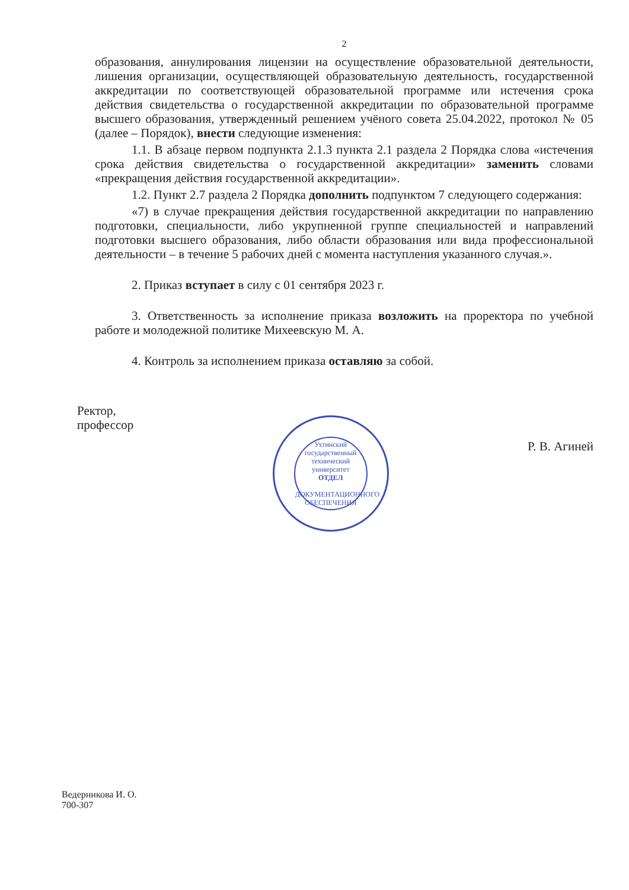2
образования, аннулирования лицензии на осуществление образовательной деятельности, лишения организации, осуществляющей образовательную деятельность, государственной аккредитации по соответствующей образовательной программе или истечения срока действия свидетельства о государственной аккредитации по образовательной программе высшего образования, утвержденный решением учёного совета 25.04.2022, протокол № 05 (далее – Порядок), внести следующие изменения:
1.1. В абзаце первом подпункта 2.1.3 пункта 2.1 раздела 2 Порядка слова «истечения срока действия свидетельства о государственной аккредитации» заменить словами «прекращения действия государственной аккредитации».
1.2. Пункт 2.7 раздела 2 Порядка дополнить подпунктом 7 следующего содержания:
«7) в случае прекращения действия государственной аккредитации по направлению подготовки, специальности, либо укрупненной группе специальностей и направлений подготовки высшего образования, либо области образования или вида профессиональной деятельности – в течение 5 рабочих дней с момента наступления указанного случая.».
2. Приказ вступает в силу с 01 сентября 2023 г.
3. Ответственность за исполнение приказа возложить на проректора по учебной работе и молодежной политике Михеевскую М. А.
4. Контроль за исполнением приказа оставляю за собой.
Ректор,
профессор
Ухтинский государственный технический университет
ОТДЕЛ
ДОКУМЕНТАЦИОННОГО ОБЕСПЕЧЕНИЯ
Р. В. Агиней
Ведерникова И. О.
700-307